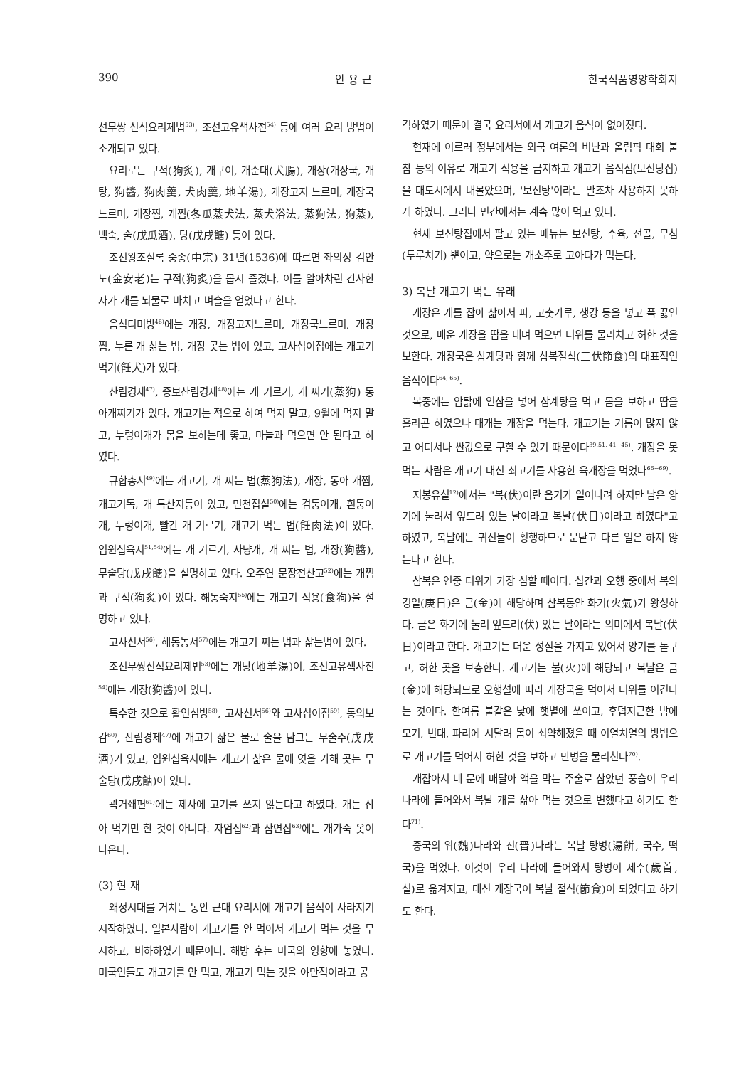390 안 용 근 한국식품영양학회지
선무쌍 신식요리제법<sup>53)</sup>, 조선고유색사전<sup>54)</sup> 등에 여러 요리 방법이 소개되고 있다.
요리로는 구적(狗炙), 개구이, 개순대(犬腸), 개장(개장국, 개탕, 狗醬, 狗肉羹, 犬肉羹, 地羊湯), 개장고지 느르미, 개장국 느르미, 개장찜, 개찜(冬瓜蒸犬法, 蒸犬浴法, 蒸狗法, 狗蒸), 백숙, 술(戊瓜酒), 당(戊戌餹) 등이 있다.
조선왕조실록 중종(中宗) 31년(1536)에 따르면 좌의정 김안노(金安老)는 구적(狗炙)을 몹시 즐겼다. 이를 알아차린 간사한 자가 개를 뇌물로 바치고 벼슬을 얻었다고 한다.
음식디미방<sup>46)</sup>에는 개장, 개장고지느르미, 개장국느르미, 개장찜, 누른 개 삶는 법, 개장 곳는 법이 있고, 고사십이집에는 개고기 먹기(飪犬)가 있다.
산림경제<sup>47)</sup>, 증보산림경제<sup>48)</sup>에는 개 기르기, 개 찌기(蒸狗) 동아개찌기가 있다. 개고기는 적으로 하여 먹지 말고, 9월에 먹지 말고, 누렁이개가 몸을 보하는데 좋고, 마늘과 먹으면 안 된다고 하였다.
규합총서<sup>49)</sup>에는 개고기, 개 찌는 법(蒸狗法), 개장, 동아 개찜, 개고기독, 개 특산지등이 있고, 민천집설<sup>50)</sup>에는 검둥이개, 흰둥이개, 누렁이개, 빨간 개 기르기, 개고기 먹는 법(飪肉法)이 있다. 임원십육지<sup>51,54)</sup>에는 개 기르기, 사냥개, 개 찌는 법, 개장(狗醬), 무술당(戊戌餹)을 설명하고 있다. 오주연 문장전산고<sup>52)</sup>에는 개찜과 구적(狗炙)이 있다. 해동죽지<sup>55)</sup>에는 개고기 식용(食狗)을 설명하고 있다.
고사신서<sup>56)</sup>, 해동농서<sup>57)</sup>에는 개고기 찌는 법과 삶는법이 있다.
조선무쌍신식요리제법<sup>53)</sup>에는 개탕(地羊湯)이, 조선고유색사전<sup>54)</sup>에는 개장(狗醬)이 있다.
특수한 것으로 활인심방<sup>58)</sup>, 고사신서<sup>56)</sup>와 고사십이집<sup>59)</sup>, 동의보감<sup>60)</sup>, 산림경제<sup>47)</sup>에 개고기 삶은 물로 술을 담그는 무술주(戊戌酒)가 있고, 임원십육지에는 개고기 삶은 물에 엿을 가해 곳는 무술당(戊戌餹)이 있다.
곽거쇄편<sup>61)</sup>에는 제사에 고기를 쓰지 않는다고 하였다. 개는 잡아 먹기만 한 것이 아니다. 자엄집<sup>62)</sup>과 삼연집<sup>63)</sup>에는 개가죽 옷이 나온다.
(3) 현 재
왜정시대를 거치는 동안 근대 요리서에 개고기 음식이 사라지기 시작하였다. 일본사람이 개고기를 안 먹어서 개고기 먹는 것을 무시하고, 비하하였기 때문이다. 해방 후는 미국의 영향에 놓였다. 미국인들도 개고기를 안 먹고, 개고기 먹는 것을 야만적이라고 공
격하였기 때문에 결국 요리서에서 개고기 음식이 없어졌다.
현재에 이르러 정부에서는 외국 여론의 비난과 올림픽 대회 불참 등의 이유로 개고기 식용을 금지하고 개고기 음식점(보신탕집)을 대도시에서 내몰았으며, '보신탕'이라는 말조차 사용하지 못하게 하였다. 그러나 민간에서는 계속 많이 먹고 있다.
현재 보신탕집에서 팔고 있는 메뉴는 보신탕, 수육, 전골, 무침(두루치기) 뿐이고, 약으로는 개소주로 고아다가 먹는다.
3) 복날 개고기 먹는 유래
개장은 개를 잡아 삶아서 파, 고춧가루, 생강 등을 넣고 푹 끓인 것으로, 매운 개장을 땀을 내며 먹으면 더위를 물리치고 허한 것을 보한다. 개장국은 삼계탕과 함께 삼복절식(三伏節食)의 대표적인 음식이다<sup>64, 65)</sup>.
복중에는 암탉에 인삼을 넣어 삼계탕을 먹고 몸을 보하고 땀을 흘리곤 하였으나 대개는 개장을 먹는다. 개고기는 기름이 많지 않고 어디서나 싼값으로 구할 수 있기 때문이다<sup>39,51, 41~45)</sup>. 개장을 못 먹는 사람은 개고기 대신 쇠고기를 사용한 육개장을 먹었다<sup>66~69)</sup>.
지봉유설<sup>12)</sup>에서는 "복(伏)이란 음기가 일어나려 하지만 남은 양기에 눌려서 엎드려 있는 날이라고 복날(伏日)이라고 하였다"고 하였고, 복날에는 귀신들이 횡행하므로 문닫고 다른 일은 하지 않는다고 한다.
삼복은 연중 더위가 가장 심할 때이다. 십간과 오행 중에서 복의 경일(庚日)은 금(金)에 해당하며 삼복동안 화기(火氣)가 왕성하다. 금은 화기에 눌려 엎드려(伏) 있는 날이라는 의미에서 복날(伏日)이라고 한다. 개고기는 더운 성질을 가지고 있어서 양기를 돋구고, 허한 곳을 보충한다. 개고기는 불(火)에 해당되고 복날은 금(金)에 해당되므로 오행설에 따라 개장국을 먹어서 더위를 이긴다는 것이다. 한여름 불같은 낮에 햇볕에 쏘이고, 후덥지근한 밤에 모기, 빈대, 파리에 시달려 몸이 쇠약해졌을 때 이열치열의 방법으로 개고기를 먹어서 허한 것을 보하고 만병을 물리친다<sup>70)</sup>.
개잡아서 네 문에 매달아 액을 막는 주술로 삼았던 풍습이 우리나라에 들어와서 복날 개를 삶아 먹는 것으로 변했다고 하기도 한다<sup>71)</sup>.
중국의 위(魏)나라와 진(晋)나라는 복날 탕병(湯餅, 국수, 떡국)을 먹었다. 이것이 우리 나라에 들어와서 탕병이 세수(歲首, 설)로 옮겨지고, 대신 개장국이 복날 절식(節食)이 되었다고 하기도 한다.